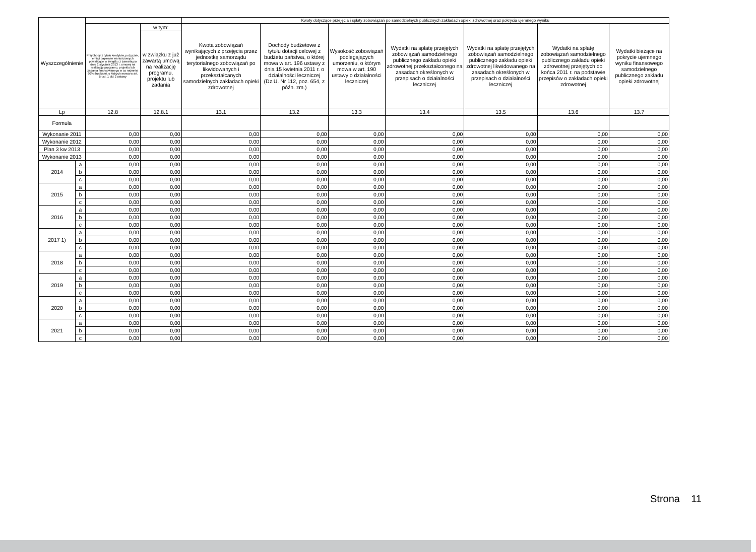| Wyszczególnienie | | | | Kwoty dotyczące przejęcia i spłaty zobowiązań po samodzielnych publicznych zakładach opieki zdrowotnej oraz pokrycia ujemnego wyniku | | | | | | |
| --- | --- | --- | --- | --- | --- | --- | --- | --- | --- | --- |
| | | Przychody z tytułu kredytów, pożyczek, emisji papierów wartościowych powstające w związku z zawartą po dniu 1 stycznia 2013 r. umową na realizację programu, projektu lub zadania finansowanego w co najmniej 60% środkami, o których mowa w art. 5 ust. 1 pkt 2 ustawy | w tym: | Kwota zobowiązań wynikających z przejęcia przez jednostkę samorządu terytorialnego zobowiązań po likwidowanych i przekształcanych samodzielnych zakładach opieki zdrowotnej | Dochody budżetowe z tytułu dotacji celowej z budżetu państwa, o której mowa w art. 196 ustawy z dnia 15 kwietnia 2011 r. o działalności leczniczej (Dz.U. Nr 112, poz. 654, z późn. zm.) | Wysokość zobowiązań podlegających umorzeniu, o którym mowa w art. 190 ustawy o działalności leczniczej | Wydatki na spłatę przejętych zobowiązań samodzielnego publicznego zakładu opieki zdrowotnej przekształconego na zasadach określonych w przepisach o działalności leczniczej | Wydatki na spłatę przejętych zobowiązań samodzielnego publicznego zakładu opieki zdrowotnej likwidowanego na zasadach określonych w przepisach o działalności leczniczej | Wydatki na spłatę zobowiązań samodzielnego publicznego zakładu opieki zdrowotnej przejętych do końca 2011 r. na podstawie przepisów o zakładach opieki zdrowotnej | Wydatki bieżące na pokrycie ujemnego wyniku finansowego samodzielnego publicznego zakładu opieki zdrowotnej |
| | | | w związku z już zawartą umową na realizację programu, projektu lub zadania | | | | | | | |
| Lp | | 12.8 | 12.8.1 | 13.1 | 13.2 | 13.3 | 13.4 | 13.5 | 13.6 | 13.7 |
| Formuła | | | | | | | | | | |
| Wykonanie 2011 | | 0,00 | 0,00 | 0,00 | 0,00 | 0,00 | 0,00 | 0,00 | 0,00 | 0,00 |
| Wykonanie 2012 | | 0,00 | 0,00 | 0,00 | 0,00 | 0,00 | 0,00 | 0,00 | 0,00 | 0,00 |
| Plan 3 kw 2013 | | 0,00 | 0,00 | 0,00 | 0,00 | 0,00 | 0,00 | 0,00 | 0,00 | 0,00 |
| Wykonanie 2013 | | 0,00 | 0,00 | 0,00 | 0,00 | 0,00 | 0,00 | 0,00 | 0,00 | 0,00 |
| 2014 | a | 0,00 | 0,00 | 0,00 | 0,00 | 0,00 | 0,00 | 0,00 | 0,00 | 0,00 |
| | b | 0,00 | 0,00 | 0,00 | 0,00 | 0,00 | 0,00 | 0,00 | 0,00 | 0,00 |
| | c | 0,00 | 0,00 | 0,00 | 0,00 | 0,00 | 0,00 | 0,00 | 0,00 | 0,00 |
| 2015 | a | 0,00 | 0,00 | 0,00 | 0,00 | 0,00 | 0,00 | 0,00 | 0,00 | 0,00 |
| | b | 0,00 | 0,00 | 0,00 | 0,00 | 0,00 | 0,00 | 0,00 | 0,00 | 0,00 |
| | c | 0,00 | 0,00 | 0,00 | 0,00 | 0,00 | 0,00 | 0,00 | 0,00 | 0,00 |
| 2016 | a | 0,00 | 0,00 | 0,00 | 0,00 | 0,00 | 0,00 | 0,00 | 0,00 | 0,00 |
| | b | 0,00 | 0,00 | 0,00 | 0,00 | 0,00 | 0,00 | 0,00 | 0,00 | 0,00 |
| | c | 0,00 | 0,00 | 0,00 | 0,00 | 0,00 | 0,00 | 0,00 | 0,00 | 0,00 |
| 2017 1) | a | 0,00 | 0,00 | 0,00 | 0,00 | 0,00 | 0,00 | 0,00 | 0,00 | 0,00 |
| | b | 0,00 | 0,00 | 0,00 | 0,00 | 0,00 | 0,00 | 0,00 | 0,00 | 0,00 |
| | c | 0,00 | 0,00 | 0,00 | 0,00 | 0,00 | 0,00 | 0,00 | 0,00 | 0,00 |
| 2018 | a | 0,00 | 0,00 | 0,00 | 0,00 | 0,00 | 0,00 | 0,00 | 0,00 | 0,00 |
| | b | 0,00 | 0,00 | 0,00 | 0,00 | 0,00 | 0,00 | 0,00 | 0,00 | 0,00 |
| | c | 0,00 | 0,00 | 0,00 | 0,00 | 0,00 | 0,00 | 0,00 | 0,00 | 0,00 |
| 2019 | a | 0,00 | 0,00 | 0,00 | 0,00 | 0,00 | 0,00 | 0,00 | 0,00 | 0,00 |
| | b | 0,00 | 0,00 | 0,00 | 0,00 | 0,00 | 0,00 | 0,00 | 0,00 | 0,00 |
| | c | 0,00 | 0,00 | 0,00 | 0,00 | 0,00 | 0,00 | 0,00 | 0,00 | 0,00 |
| 2020 | a | 0,00 | 0,00 | 0,00 | 0,00 | 0,00 | 0,00 | 0,00 | 0,00 | 0,00 |
| | b | 0,00 | 0,00 | 0,00 | 0,00 | 0,00 | 0,00 | 0,00 | 0,00 | 0,00 |
| | c | 0,00 | 0,00 | 0,00 | 0,00 | 0,00 | 0,00 | 0,00 | 0,00 | 0,00 |
| 2021 | a | 0,00 | 0,00 | 0,00 | 0,00 | 0,00 | 0,00 | 0,00 | 0,00 | 0,00 |
| | b | 0,00 | 0,00 | 0,00 | 0,00 | 0,00 | 0,00 | 0,00 | 0,00 | 0,00 |
| | c | 0,00 | 0,00 | 0,00 | 0,00 | 0,00 | 0,00 | 0,00 | 0,00 | 0,00 |
Strona 11